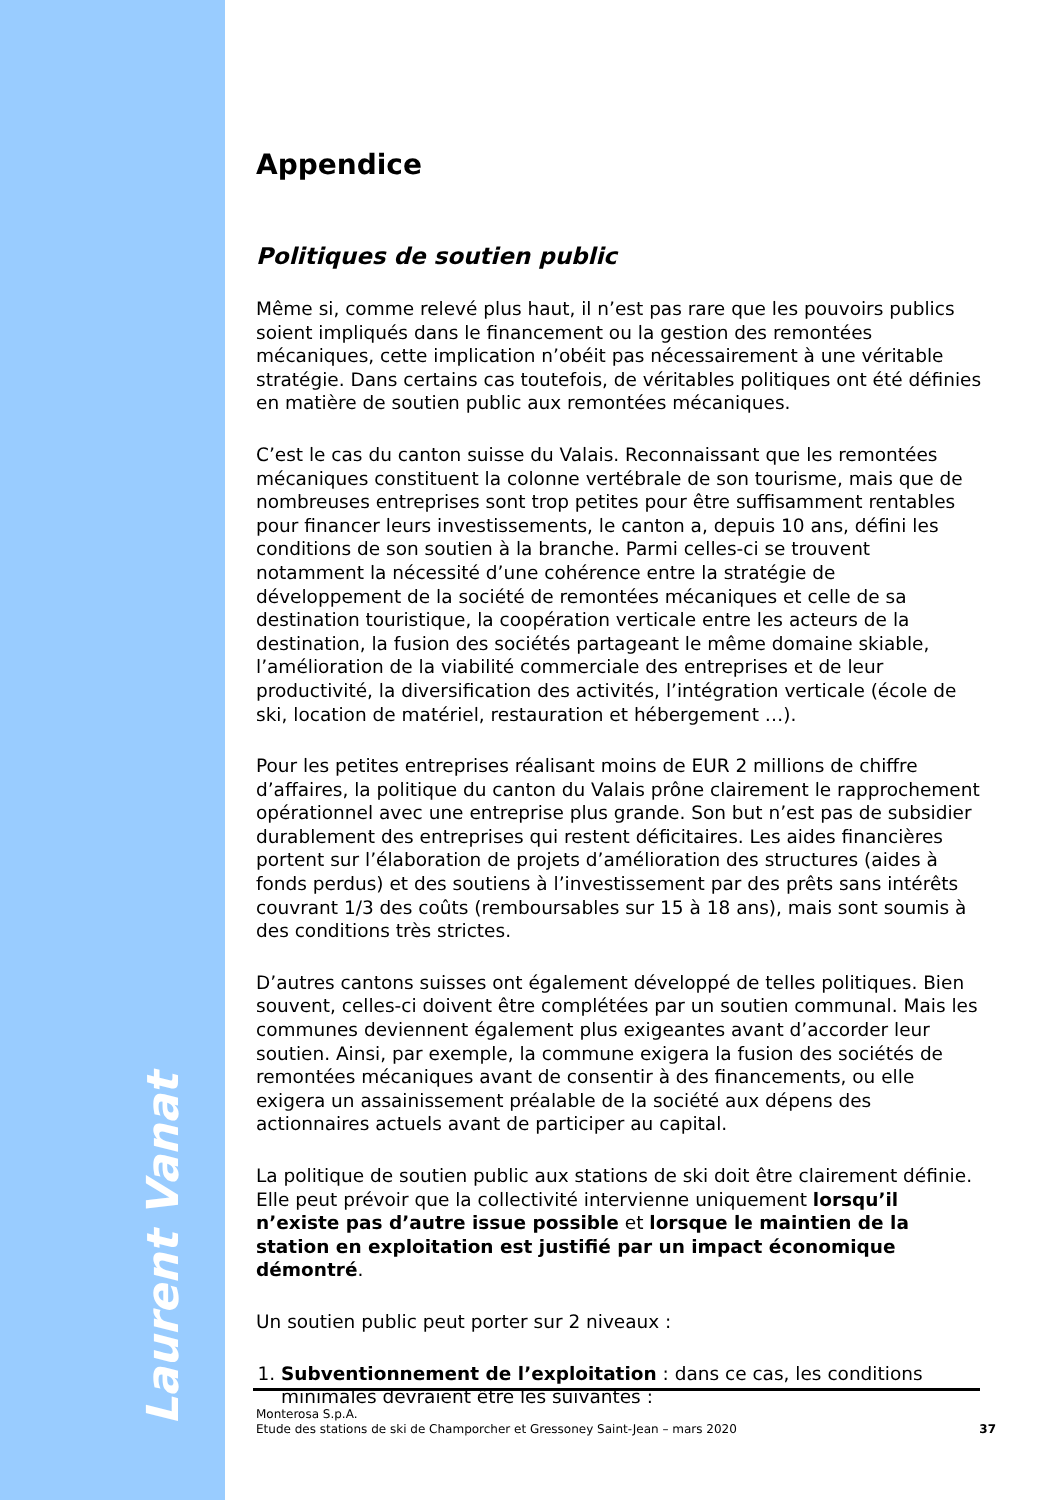Laurent Vanat
Appendice
Politiques de soutien public
Même si, comme relevé plus haut, il n’est pas rare que les pouvoirs publics soient impliqués dans le financement ou la gestion des remontées mécaniques, cette implication n’obéit pas nécessairement à une véritable stratégie. Dans certains cas toutefois, de véritables politiques ont été définies en matière de soutien public aux remontées mécaniques.
C’est le cas du canton suisse du Valais. Reconnaissant que les remontées mécaniques constituent la colonne vertébrale de son tourisme, mais que de nombreuses entreprises sont trop petites pour être suffisamment rentables pour financer leurs investissements, le canton a, depuis 10 ans, défini les conditions de son soutien à la branche. Parmi celles-ci se trouvent notamment la nécessité d’une cohérence entre la stratégie de développement de la société de remontées mécaniques et celle de sa destination touristique, la coopération verticale entre les acteurs de la destination, la fusion des sociétés partageant le même domaine skiable, l’amélioration de la viabilité commerciale des entreprises et de leur productivité, la diversification des activités, l’intégration verticale (école de ski, location de matériel, restauration et hébergement …).
Pour les petites entreprises réalisant moins de EUR 2 millions de chiffre d’affaires, la politique du canton du Valais prône clairement le rapprochement opérationnel avec une entreprise plus grande. Son but n’est pas de subsidier durablement des entreprises qui restent déficitaires. Les aides financières portent sur l’élaboration de projets d’amélioration des structures (aides à fonds perdus) et des soutiens à l’investissement par des prêts sans intérêts couvrant 1/3 des coûts (remboursables sur 15 à 18 ans), mais sont soumis à des conditions très strictes.
D’autres cantons suisses ont également développé de telles politiques. Bien souvent, celles-ci doivent être complétées par un soutien communal. Mais les communes deviennent également plus exigeantes avant d’accorder leur soutien. Ainsi, par exemple, la commune exigera la fusion des sociétés de remontées mécaniques avant de consentir à des financements, ou elle exigera un assainissement préalable de la société aux dépens des actionnaires actuels avant de participer au capital.
La politique de soutien public aux stations de ski doit être clairement définie. Elle peut prévoir que la collectivité intervienne uniquement lorsqu’il n’existe pas d’autre issue possible et lorsque le maintien de la station en exploitation est justifié par un impact économique démontré.
Un soutien public peut porter sur 2 niveaux :
1. Subventionnement de l’exploitation : dans ce cas, les conditions minimales devraient être les suivantes :
Monterosa S.p.A.
Etude des stations de ski de Champorcher et Gressoney Saint-Jean – mars 2020
37